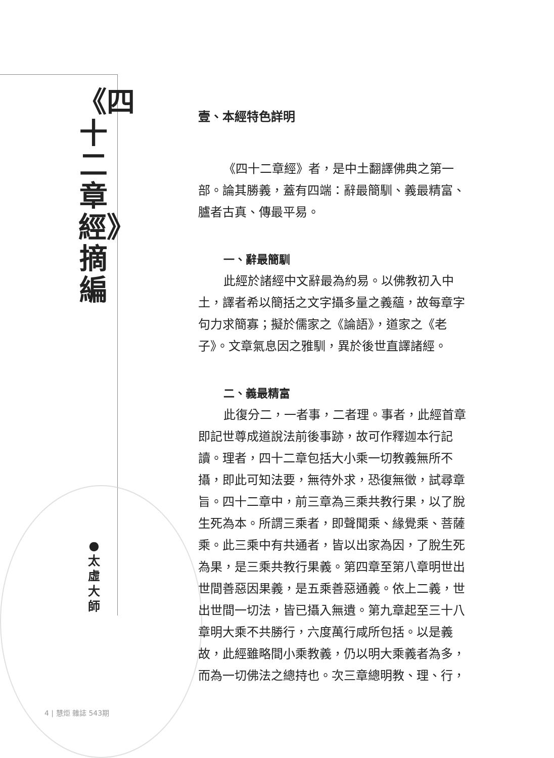《四十二章經》摘編
● 太虛大師
壹、本經特色詳明
《四十二章經》者，是中土翻譯佛典之第一部。論其勝義，蓋有四端：辭最簡馴、義最精富、臚者古真、傳最平易。
一、辭最簡馴
此經於諸經中文辭最為約易。以佛教初入中土，譯者希以簡括之文字攝多量之義蘊，故每章字句力求簡寡；擬於儒家之《論語》，道家之《老子》。文章氣息因之雅馴，異於後世直譯諸經。
二、義最精富
此復分二，一者事，二者理。事者，此經首章即記世尊成道說法前後事跡，故可作釋迦本行記讀。理者，四十二章包括大小乘一切教義無所不攝，即此可知法要，無待外求，恐復無徵，試尋章旨。四十二章中，前三章為三乘共教行果，以了脫生死為本。所謂三乘者，即聲聞乘、緣覺乘、菩薩乘。此三乘中有共通者，皆以出家為因，了脫生死為果，是三乘共教行果義。第四章至第八章明世出世間善惡因果義，是五乘善惡通義。依上二義，世出世間一切法，皆已攝入無遺。第九章起至三十八章明大乘不共勝行，六度萬行咸所包括。以是義故，此經雖略間小乘教義，仍以明大乘義者為多，而為一切佛法之總持也。次三章總明教、理、行，
4 | 慧炬 雜誌 543期